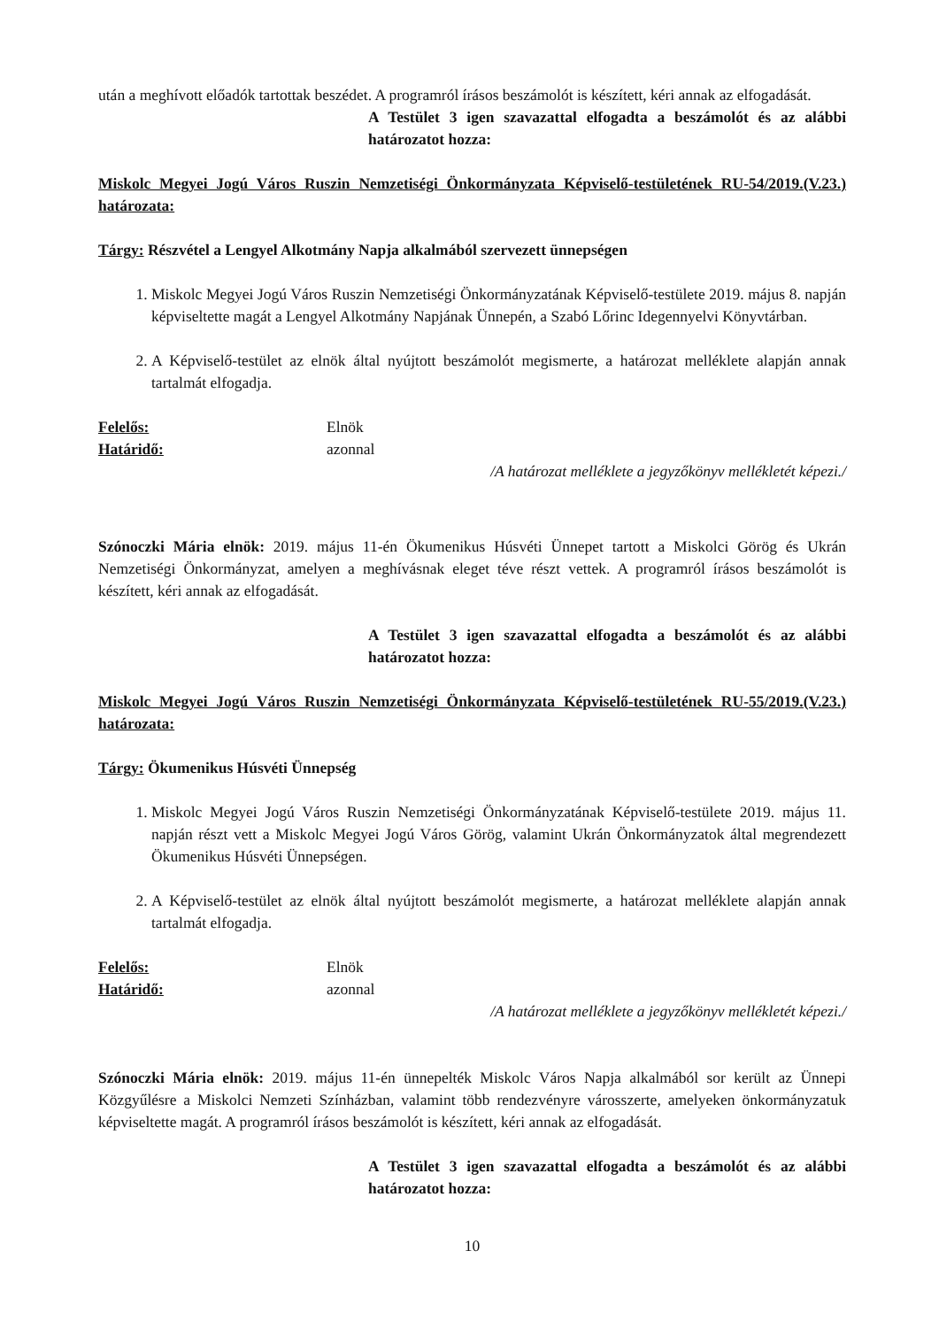után a meghívott előadók tartottak beszédet. A programról írásos beszámolót is készített, kéri annak az elfogadását.
A Testület 3 igen szavazattal elfogadta a beszámolót és az alábbi határozatot hozza:
Miskolc Megyei Jogú Város Ruszin Nemzetiségi Önkormányzata Képviselő-testületének RU-54/2019.(V.23.) határozata:
Tárgy: Részvétel a Lengyel Alkotmány Napja alkalmából szervezett ünnepségen
1. Miskolc Megyei Jogú Város Ruszin Nemzetiségi Önkormányzatának Képviselő-testülete 2019. május 8. napján képviseltette magát a Lengyel Alkotmány Napjának Ünnepén, a Szabó Lőrinc Idegennyelvi Könyvtárban.
2. A Képviselő-testület az elnök által nyújtott beszámolót megismerte, a határozat melléklete alapján annak tartalmát elfogadja.
Felelős: Elnök
Határidő: azonnal
/A határozat melléklete a jegyzőkönyv mellékletét képezi./
Szónoczki Mária elnök: 2019. május 11-én Ökumenikus Húsvéti Ünnepet tartott a Miskolci Görög és Ukrán Nemzetiségi Önkormányzat, amelyen a meghívásnak eleget téve részt vettek. A programról írásos beszámolót is készített, kéri annak az elfogadását.
A Testület 3 igen szavazattal elfogadta a beszámolót és az alábbi határozatot hozza:
Miskolc Megyei Jogú Város Ruszin Nemzetiségi Önkormányzata Képviselő-testületének RU-55/2019.(V.23.) határozata:
Tárgy: Ökumenikus Húsvéti Ünnepség
1. Miskolc Megyei Jogú Város Ruszin Nemzetiségi Önkormányzatának Képviselő-testülete 2019. május 11. napján részt vett a Miskolc Megyei Jogú Város Görög, valamint Ukrán Önkormányzatok által megrendezett Ökumenikus Húsvéti Ünnepségen.
2. A Képviselő-testület az elnök által nyújtott beszámolót megismerte, a határozat melléklete alapján annak tartalmát elfogadja.
Felelős: Elnök
Határidő: azonnal
/A határozat melléklete a jegyzőkönyv mellékletét képezi./
Szónoczki Mária elnök: 2019. május 11-én ünnepelték Miskolc Város Napja alkalmából sor került az Ünnepi Közgyűlésre a Miskolci Nemzeti Színházban, valamint több rendezvényre városszerte, amelyeken önkormányzatuk képviseltette magát. A programról írásos beszámolót is készített, kéri annak az elfogadását.
A Testület 3 igen szavazattal elfogadta a beszámolót és az alábbi határozatot hozza:
10